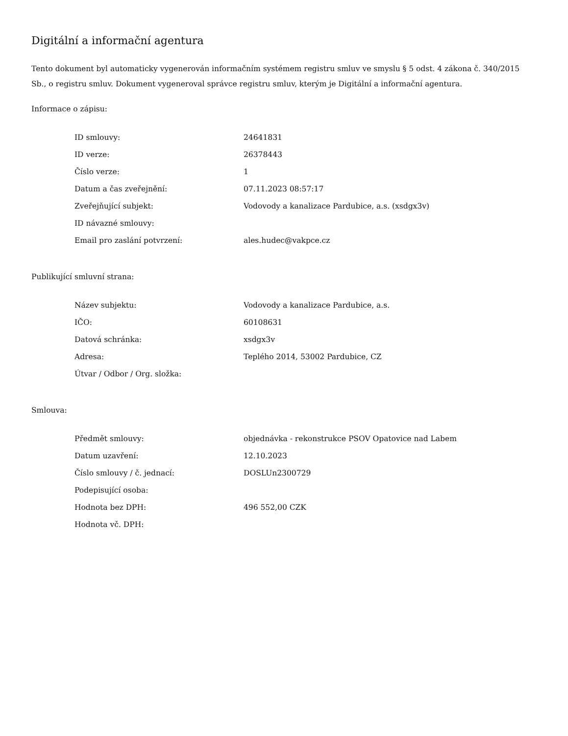Digitální a informační agentura
Tento dokument byl automaticky vygenerován informačním systémem registru smluv ve smyslu § 5 odst. 4 zákona č. 340/2015 Sb., o registru smluv. Dokument vygeneroval správce registru smluv, kterým je Digitální a informační agentura.
Informace o zápisu:
| ID smlouvy: | 24641831 |
| ID verze: | 26378443 |
| Číslo verze: | 1 |
| Datum a čas zveřejnění: | 07.11.2023 08:57:17 |
| Zveřejňující subjekt: | Vodovody a kanalizace Pardubice, a.s. (xsdgx3v) |
| ID návazné smlouvy: | |
| Email pro zaslání potvrzení: | ales.hudec@vakpce.cz |
Publikující smluvní strana:
| Název subjektu: | Vodovody a kanalizace Pardubice, a.s. |
| IČO: | 60108631 |
| Datová schránka: | xsdgx3v |
| Adresa: | Teplého 2014, 53002 Pardubice, CZ |
| Útvar / Odbor / Org. složka: | |
Smlouva:
| Předmět smlouvy: | objednávka - rekonstrukce PSOV Opatovice nad Labem |
| Datum uzavření: | 12.10.2023 |
| Číslo smlouvy / č. jednací: | DOSLUn2300729 |
| Podepisující osoba: | |
| Hodnota bez DPH: | 496 552,00 CZK |
| Hodnota vč. DPH: | |